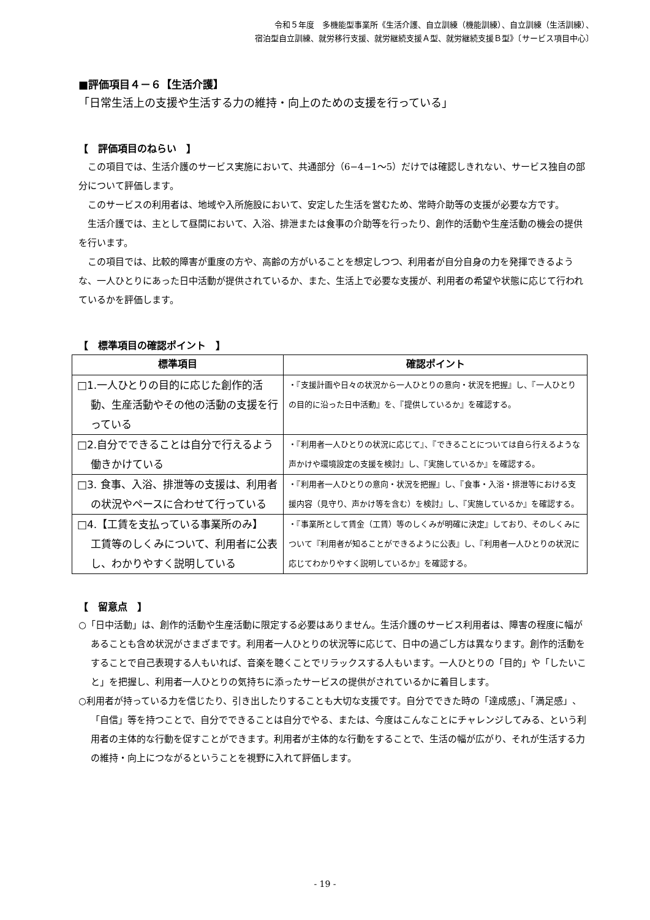令和５年度　多機能型事業所《生活介護、自立訓練（機能訓練）、自立訓練（生活訓練）、
宿泊型自立訓練、就労移行支援、就労継続支援Ａ型、就労継続支援Ｂ型》〔サービス項目中心〕
■評価項目４－６【生活介護】
「日常生活上の支援や生活する力の維持・向上のための支援を行っている」
【　評価項目のねらい　】
この項目では、生活介護のサービス実施において、共通部分（6−4−1〜5）だけでは確認しきれない、サービス独自の部分について評価します。
このサービスの利用者は、地域や入所施設において、安定した生活を営むため、常時介助等の支援が必要な方です。
生活介護では、主として昼間において、入浴、排泄または食事の介助等を行ったり、創作的活動や生産活動の機会の提供を行います。
この項目では、比較的障害が重度の方や、高齢の方がいることを想定しつつ、利用者が自分自身の力を発揮できるような、一人ひとりにあった日中活動が提供されているか、また、生活上で必要な支援が、利用者の希望や状態に応じて行われているかを評価します。
【　標準項目の確認ポイント　】
| 標準項目 | 確認ポイント |
| --- | --- |
| □1.一人ひとりの目的に応じた創作的活動、生産活動やその他の活動の支援を行っている | ・『支援計画や日々の状況から一人ひとりの意向・状況を把握』し、『一人ひとりの目的に沿った日中活動』を、『提供しているか』を確認する。 |
| □2.自分でできることは自分で行えるよう働きかけている | ・『利用者一人ひとりの状況に応じて』、『できることについては自ら行えるような声かけや環境設定の支援を検討』し、『実施しているか』を確認する。 |
| □3. 食事、入浴、排泄等の支援は、利用者の状況やペースに合わせて行っている | ・『利用者一人ひとりの意向・状況を把握』し、『食事・入浴・排泄等における支援内容（見守り、声かけ等を含む）を検討』し、『実施しているか』を確認する。 |
| □4.【工賃を支払っている事業所のみ】 工賃等のしくみについて、利用者に公表し、わかりやすく説明している | ・『事業所として賃金（工賃）等のしくみが明確に決定』しており、そのしくみについて『利用者が知ることができるように公表』し、『利用者一人ひとりの状況に応じてわかりやすく説明しているか』を確認する。 |
【　留意点　】
○「日中活動」は、創作的活動や生産活動に限定する必要はありません。生活介護のサービス利用者は、障害の程度に幅があることも含め状況がさまざまです。利用者一人ひとりの状況等に応じて、日中の過ごし方は異なります。創作的活動をすることで自己表現する人もいれば、音楽を聴くことでリラックスする人もいます。一人ひとりの「目的」や「したいこと」を把握し、利用者一人ひとりの気持ちに添ったサービスの提供がされているかに着目します。
○利用者が持っている力を信じたり、引き出したりすることも大切な支援です。自分でできた時の「達成感」、「満足感」、「自信」等を持つことで、自分でできることは自分でやる、または、今度はこんなことにチャレンジしてみる、という利用者の主体的な行動を促すことができます。利用者が主体的な行動をすることで、生活の幅が広がり、それが生活する力の維持・向上につながるということを視野に入れて評価します。
- 19 -